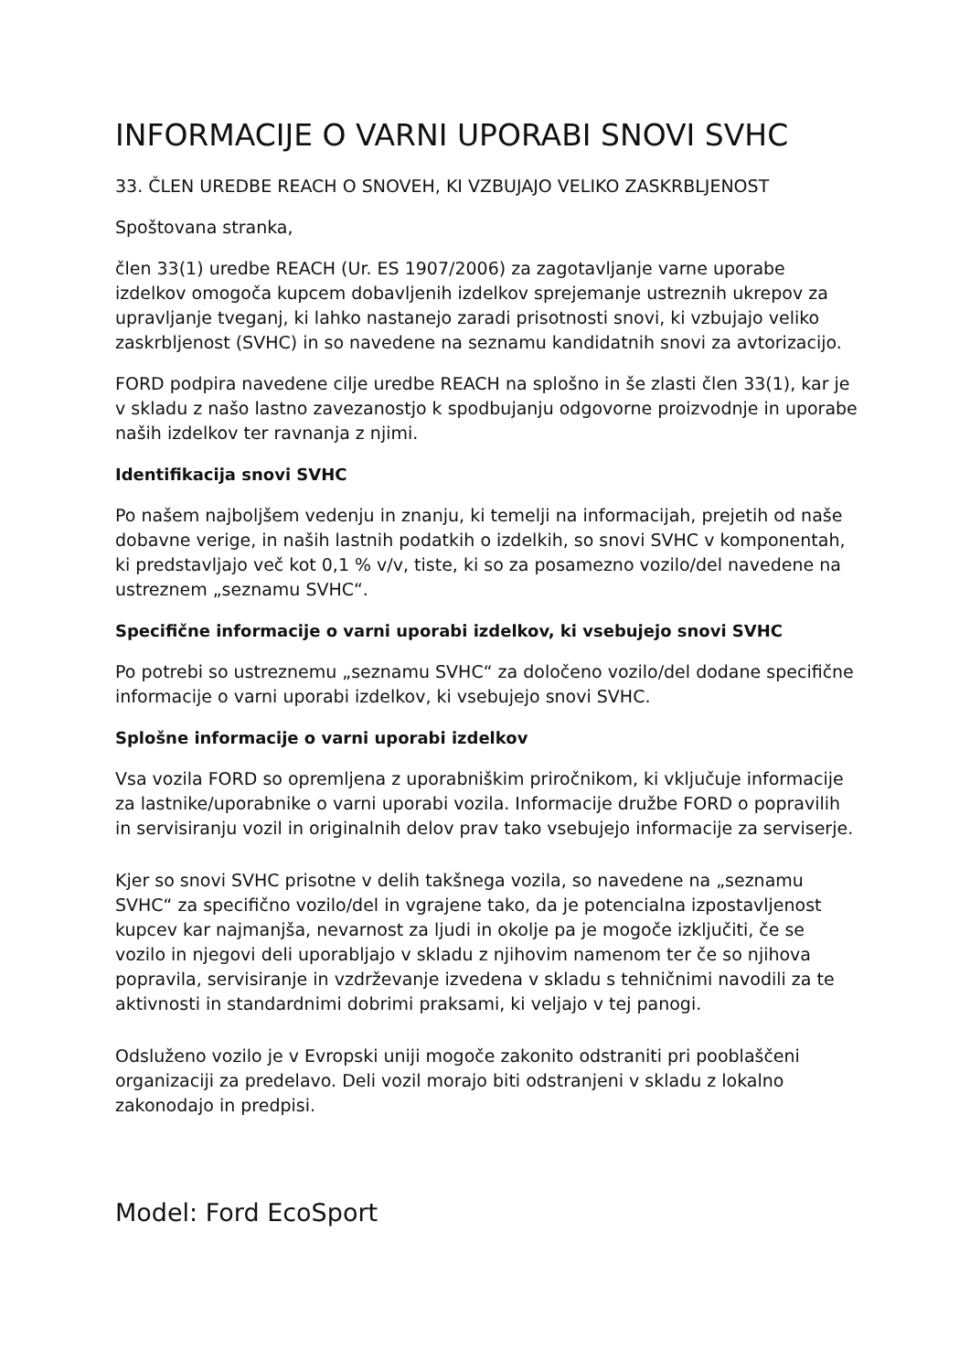INFORMACIJE O VARNI UPORABI SNOVI SVHC
33. ČLEN UREDBE REACH O SNOVEH, KI VZBUJAJO VELIKO ZASKRBLJENOST
Spoštovana stranka,
člen 33(1) uredbe REACH (Ur. ES 1907/2006) za zagotavljanje varne uporabe izdelkov omogoča kupcem dobavljenih izdelkov sprejemanje ustreznih ukrepov za upravljanje tveganj, ki lahko nastanejo zaradi prisotnosti snovi, ki vzbujajo veliko zaskrbljenost (SVHC) in so navedene na seznamu kandidatnih snovi za avtorizacijo.
FORD podpira navedene cilje uredbe REACH na splošno in še zlasti člen 33(1), kar je v skladu z našo lastno zavezanostjo k spodbujanju odgovorne proizvodnje in uporabe naših izdelkov ter ravnanja z njimi.
Identifikacija snovi SVHC
Po našem najboljšem vedenju in znanju, ki temelji na informacijah, prejetih od naše dobavne verige, in naših lastnih podatkih o izdelkih, so snovi SVHC v komponentah, ki predstavljajo več kot 0,1 % v/v, tiste, ki so za posamezno vozilo/del navedene na ustreznem „seznamu SVHC“.
Specifične informacije o varni uporabi izdelkov, ki vsebujejo snovi SVHC
Po potrebi so ustreznemu „seznamu SVHC“ za določeno vozilo/del dodane specifične informacije o varni uporabi izdelkov, ki vsebujejo snovi SVHC.
Splošne informacije o varni uporabi izdelkov
Vsa vozila FORD so opremljena z uporabniškim priročnikom, ki vključuje informacije za lastnike/uporabnike o varni uporabi vozila. Informacije družbe FORD o popravilih in servisiranju vozil in originalnih delov prav tako vsebujejo informacije za serviserje.
Kjer so snovi SVHC prisotne v delih takšnega vozila, so navedene na „seznamu SVHC“ za specifično vozilo/del in vgrajene tako, da je potencialna izpostavljenost kupcev kar najmanjša, nevarnost za ljudi in okolje pa je mogoče izključiti, če se vozilo in njegovi deli uporabljajo v skladu z njihovim namenom ter če so njihova popravila, servisiranje in vzdrževanje izvedena v skladu s tehničnimi navodili za te aktivnosti in standardnimi dobrimi praksami, ki veljajo v tej panogi.
Odsluženo vozilo je v Evropski uniji mogoče zakonito odstraniti pri pooblaščeni organizaciji za predelavo. Deli vozil morajo biti odstranjeni v skladu z lokalno zakonodajo in predpisi.
Model: Ford EcoSport